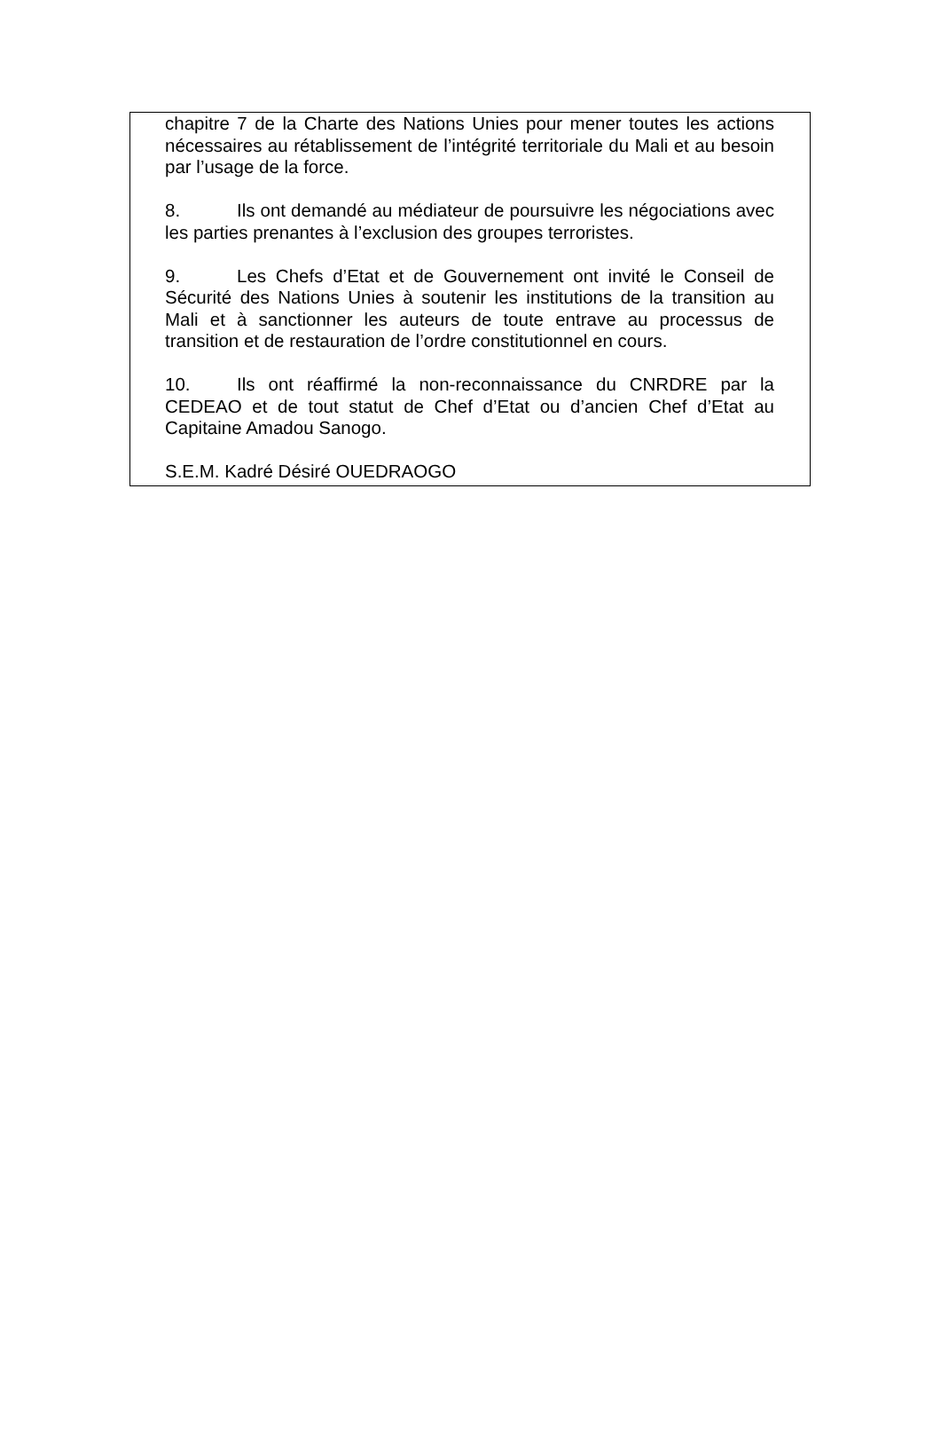chapitre 7 de la Charte des Nations Unies pour mener toutes les actions nécessaires au rétablissement de l’intégrité territoriale du Mali et au besoin par l’usage de la force.
8. Ils ont demandé au médiateur de poursuivre les négociations avec les parties prenantes à l’exclusion des groupes terroristes.
9. Les Chefs d’Etat et de Gouvernement ont invité le Conseil de Sécurité des Nations Unies à soutenir les institutions de la transition au Mali et à sanctionner les auteurs de toute entrave au processus de transition et de restauration de l’ordre constitutionnel en cours.
10. Ils ont réaffirmé la non-reconnaissance du CNRDRE par la CEDEAO et de tout statut de Chef d’Etat ou d’ancien Chef d’Etat au Capitaine Amadou Sanogo.
S.E.M. Kadré Désiré OUEDRAOGO